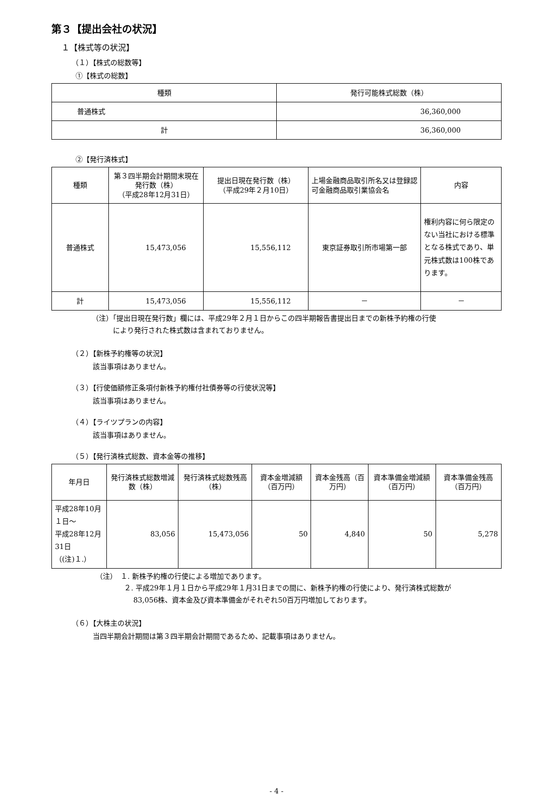第３【提出会社の状況】
１【株式等の状況】
（１）【株式の総数等】
①【株式の総数】
| 種類 | 発行可能株式総数（株） |
| --- | --- |
| 普通株式 | 36,360,000 |
| 計 | 36,360,000 |
②【発行済株式】
| 種類 | 第３四半期会計期間末現在発行数（株） （平成28年12月31日） | 提出日現在発行数（株） （平成29年２月10日） | 上場金融商品取引所名又は登録認可金融商品取引業協会名 | 内容 |
| --- | --- | --- | --- | --- |
| 普通株式 | 15,473,056 | 15,556,112 | 東京証券取引所市場第一部 | 権利内容に何ら限定のない当社における標準となる株式であり、単元株式数は100株であります。 |
| 計 | 15,473,056 | 15,556,112 | － | － |
（注）「提出日現在発行数」欄には、平成29年２月１日からこの四半期報告書提出日までの新株予約権の行使
　　　により発行された株式数は含まれておりません。
（２）【新株予約権等の状況】
該当事項はありません。
（３）【行使価額修正条項付新株予約権付社債券等の行使状況等】
該当事項はありません。
（４）【ライツプランの内容】
該当事項はありません。
（５）【発行済株式総数、資本金等の推移】
| 年月日 | 発行済株式総数増減数（株） | 発行済株式総数残高（株） | 資本金増減額（百万円） | 資本金残高（百万円） | 資本準備金増減額（百万円） | 資本準備金残高（百万円） |
| --- | --- | --- | --- | --- | --- | --- |
| 平成28年10月１日～ 平成28年12月31日 （(注)１.） | 83,056 | 15,473,056 | 50 | 4,840 | 50 | 5,278 |
（注）　１. 新株予約権の行使による増加であります。
　　　　２. 平成29年１月１日から平成29年１月31日までの間に、新株予約権の行使により、発行済株式総数が
　　　　　 83,056株、資本金及び資本準備金がそれぞれ50百万円増加しております。
（６）【大株主の状況】
当四半期会計期間は第３四半期会計期間であるため、記載事項はありません。
- 4 -